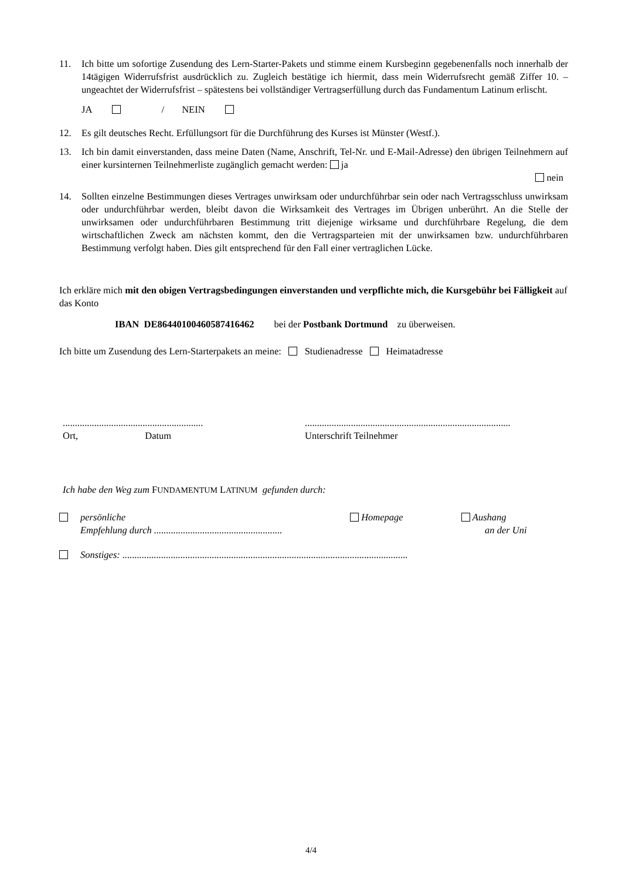11. Ich bitte um sofortige Zusendung des Lern-Starter-Pakets und stimme einem Kursbeginn gegebenenfalls noch innerhalb der 14tägigen Widerrufsfrist ausdrücklich zu. Zugleich bestätige ich hiermit, dass mein Widerrufsrecht gemäß Ziffer 10. – ungeachtet der Widerrufsfrist – spätestens bei vollständiger Vertragserfüllung durch das Fundamentum Latinum erlischt.
JA / NEIN
12. Es gilt deutsches Recht. Erfüllungsort für die Durchführung des Kurses ist Münster (Westf.).
13. Ich bin damit einverstanden, dass meine Daten (Name, Anschrift, Tel-Nr. und E-Mail-Adresse) den übrigen Teilnehmern auf einer kursinternen Teilnehmerliste zugänglich gemacht werden: ja
nein
14. Sollten einzelne Bestimmungen dieses Vertrages unwirksam oder undurchführbar sein oder nach Vertragsschluss unwirksam oder undurchführbar werden, bleibt davon die Wirksamkeit des Vertrages im Übrigen unberührt. An die Stelle der unwirksamen oder undurchführbaren Bestimmung tritt diejenige wirksame und durchführbare Regelung, die dem wirtschaftlichen Zweck am nächsten kommt, den die Vertragsparteien mit der unwirksamen bzw. undurchführbaren Bestimmung verfolgt haben. Dies gilt entsprechend für den Fall einer vertraglichen Lücke.
Ich erkläre mich mit den obigen Vertragsbedingungen einverstanden und verpflichte mich, die Kursgebühr bei Fälligkeit auf das Konto
IBAN DE86440100460587416462 bei der Postbank Dortmund zu überweisen.
Ich bitte um Zusendung des Lern-Starterpakets an meine: Studienadresse Heimatadresse
..........................................................
Ort, Datum
.....................................................................................
Unterschrift Teilnehmer
Ich habe den Weg zum FUNDAMENTUM LATINUM gefunden durch:
persönliche
Empfehlung durch .....................................................
Homepage Aushang
an der Uni
Sonstiges: ......................................................................................................................
4/4